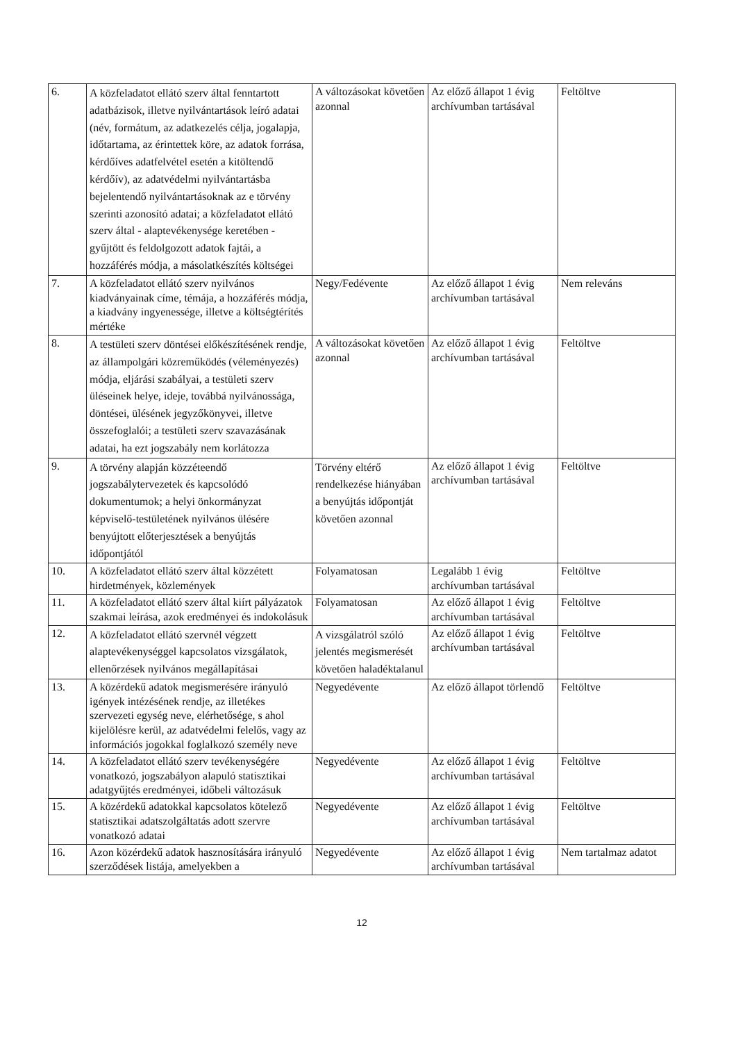| 6. | A közfeladatot ellátó szerv által fenntartott adatbázisok, illetve nyilvántartások leíró adatai (név, formátum, az adatkezelés célja, jogalapja, időtartama, az érintettek köre, az adatok forrása, kérdőíves adatfelvétel esetén a kitöltendő kérdőív), az adatvédelmi nyilvántartásba bejelentendő nyilvántartásoknak az e törvény szerinti azonosító adatai; a közfeladatot ellátó szerv által - alaptevékenysége keretében - gyűjtött és feldolgozott adatok fajtái, a hozzáférés módja, a másolatkészítés költségei | A változásokat követően azonnal | Az előző állapot 1 évig archívumban tartásával | Feltöltve |
| 7. | A közfeladatot ellátó szerv nyilvános kiadványainak címe, témája, a hozzáférés módja, a kiadvány ingyenessége, illetve a költségtérítés mértéke | Negy/Fedévente | Az előző állapot 1 évig archívumban tartásával | Nem releváns |
| 8. | A testületi szerv döntései előkészítésének rendje, az állampolgári közreműködés (véleményezés) módja, eljárási szabályai, a testületi szerv üléseinek helye, ideje, továbbá nyilvánossága, döntései, ülésének jegyzőkönyvei, illetve összefoglalói; a testületi szerv szavazásának adatai, ha ezt jogszabály nem korlátozza | A változásokat követően azonnal | Az előző állapot 1 évig archívumban tartásával | Feltöltve |
| 9. | A törvény alapján közzéteendő jogszabálytervezetek és kapcsolódó dokumentumok; a helyi önkormányzat képviselő-testületének nyilvános ülésére benyújtott előterjesztések a benyújtás időpontjától | Törvény eltérő rendelkezése hiányában a benyújtás időpontját követően azonnal | Az előző állapot 1 évig archívumban tartásával | Feltöltve |
| 10. | A közfeladatot ellátó szerv által közzétett hirdetmények, közlemények | Folyamatosan | Legalább 1 évig archívumban tartásával | Feltöltve |
| 11. | A közfeladatot ellátó szerv által kiírt pályázatok szakmai leírása, azok eredményei és indokolásuk | Folyamatosan | Az előző állapot 1 évig archívumban tartásával | Feltöltve |
| 12. | A közfeladatot ellátó szervnél végzett alaptevékenységgel kapcsolatos vizsgálatok, ellenőrzések nyilvános megállapításai | A vizsgálatról szóló jelentés megismerését követően haladéktalanul | Az előző állapot 1 évig archívumban tartásával | Feltöltve |
| 13. | A közérdekű adatok megismerésére irányuló igények intézésének rendje, az illetékes szervezeti egység neve, elérhetősége, s ahol kijelölésre kerül, az adatvédelmi felelős, vagy az információs jogokkal foglalkozó személy neve | Negyedévente | Az előző állapot törlendő | Feltöltve |
| 14. | A közfeladatot ellátó szerv tevékenységére vonatkozó, jogszabályon alapuló statisztikai adatgyűjtés eredményei, időbeli változásuk | Negyedévente | Az előző állapot 1 évig archívumban tartásával | Feltöltve |
| 15. | A közérdekű adatokkal kapcsolatos kötelező statisztikai adatszolgáltatás adott szervre vonatkozó adatai | Negyedévente | Az előző állapot 1 évig archívumban tartásával | Feltöltve |
| 16. | Azon közérdekű adatok hasznosítására irányuló szerződések listája, amelyekben a | Negyedévente | Az előző állapot 1 évig archívumban tartásával | Nem tartalmaz adatot |
12